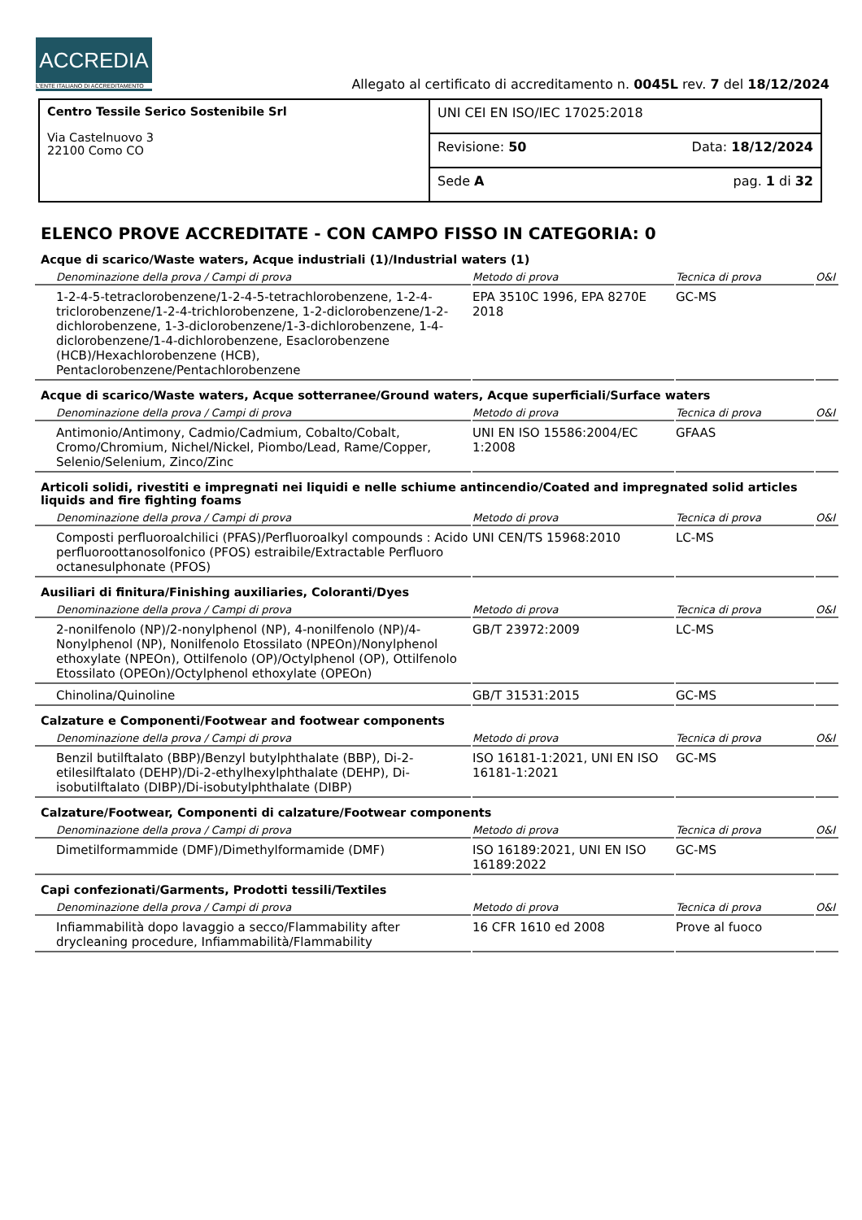ACCREDIA
L'ENTE ITALIANO DI ACCREDITAMENTO
Allegato al certificato di accreditamento n. 0045L rev. 7 del 18/12/2024
| Centro Tessile Serico Sostenibile Srl Via Castelnuovo 3 22100 Como CO | UNI CEI EN ISO/IEC 17025:2018 |
| | Revisione: 50 Data: 18/12/2024 |
| | Sede A pag. 1 di 32 |
ELENCO PROVE ACCREDITATE - CON CAMPO FISSO IN CATEGORIA: 0
Acque di scarico/Waste waters, Acque industriali (1)/Industrial waters (1)
| Denominazione della prova / Campi di prova | Metodo di prova | Tecnica di prova | O&I |
| --- | --- | --- | --- |
| 1-2-4-5-tetraclorobenzene/1-2-4-5-tetrachlorobenzene, 1-2-4-triclorobenzene/1-2-4-trichlorobenzene, 1-2-diclorobenzene/1-2-dichlorobenzene, 1-3-diclorobenzene/1-3-dichlorobenzene, 1-4-diclorobenzene/1-4-dichlorobenzene, Esaclorobenzene (HCB)/Hexachlorobenzene (HCB), Pentaclorobenzene/Pentachlorobenzene | EPA 3510C 1996, EPA 8270E 2018 | GC-MS | |
Acque di scarico/Waste waters, Acque sotterranee/Ground waters, Acque superficiali/Surface waters
| Denominazione della prova / Campi di prova | Metodo di prova | Tecnica di prova | O&I |
| --- | --- | --- | --- |
| Antimonio/Antimony, Cadmio/Cadmium, Cobalto/Cobalt, Cromo/Chromium, Nichel/Nickel, Piombo/Lead, Rame/Copper, Selenio/Selenium, Zinco/Zinc | UNI EN ISO 15586:2004/EC 1:2008 | GFAAS | |
Articoli solidi, rivestiti e impregnati nei liquidi e nelle schiume antincendio/Coated and impregnated solid articles liquids and fire fighting foams
| Denominazione della prova / Campi di prova | Metodo di prova | Tecnica di prova | O&I |
| --- | --- | --- | --- |
| Composti perfluoroalchilici (PFAS)/Perfluoroalkyl compounds : Acido perfluoroottanosolfonico (PFOS) estraibile/Extractable Perfluoro octanesulphonate (PFOS) | UNI CEN/TS 15968:2010 | LC-MS | |
Ausiliari di finitura/Finishing auxiliaries, Coloranti/Dyes
| Denominazione della prova / Campi di prova | Metodo di prova | Tecnica di prova | O&I |
| --- | --- | --- | --- |
| 2-nonilfenolo (NP)/2-nonylphenol (NP), 4-nonilfenolo (NP)/4-Nonylphenol (NP), Nonilfenolo Etossilato (NPEOn)/Nonylphenol ethoxylate (NPEOn), Ottilfenolo (OP)/Octylphenol (OP), Ottilfenolo Etossilato (OPEOn)/Octylphenol ethoxylate (OPEOn) | GB/T 23972:2009 | LC-MS | |
| Chinolina/Quinoline | GB/T 31531:2015 | GC-MS | |
Calzature e Componenti/Footwear and footwear components
| Denominazione della prova / Campi di prova | Metodo di prova | Tecnica di prova | O&I |
| --- | --- | --- | --- |
| Benzil butilftalato (BBP)/Benzyl butylphthalate (BBP), Di-2-etilesilftalato (DEHP)/Di-2-ethylhexylphthalate (DEHP), Di-isobutilftalato (DIBP)/Di-isobutylphthalate (DIBP) | ISO 16181-1:2021, UNI EN ISO 16181-1:2021 | GC-MS | |
Calzature/Footwear, Componenti di calzature/Footwear components
| Denominazione della prova / Campi di prova | Metodo di prova | Tecnica di prova | O&I |
| --- | --- | --- | --- |
| Dimetilformammide (DMF)/Dimethylformamide (DMF) | ISO 16189:2021, UNI EN ISO 16189:2022 | GC-MS | |
Capi confezionati/Garments, Prodotti tessili/Textiles
| Denominazione della prova / Campi di prova | Metodo di prova | Tecnica di prova | O&I |
| --- | --- | --- | --- |
| Infiammabilità dopo lavaggio a secco/Flammability after drycleaning procedure, Infiammabilità/Flammability | 16 CFR 1610 ed 2008 | Prove al fuoco | |